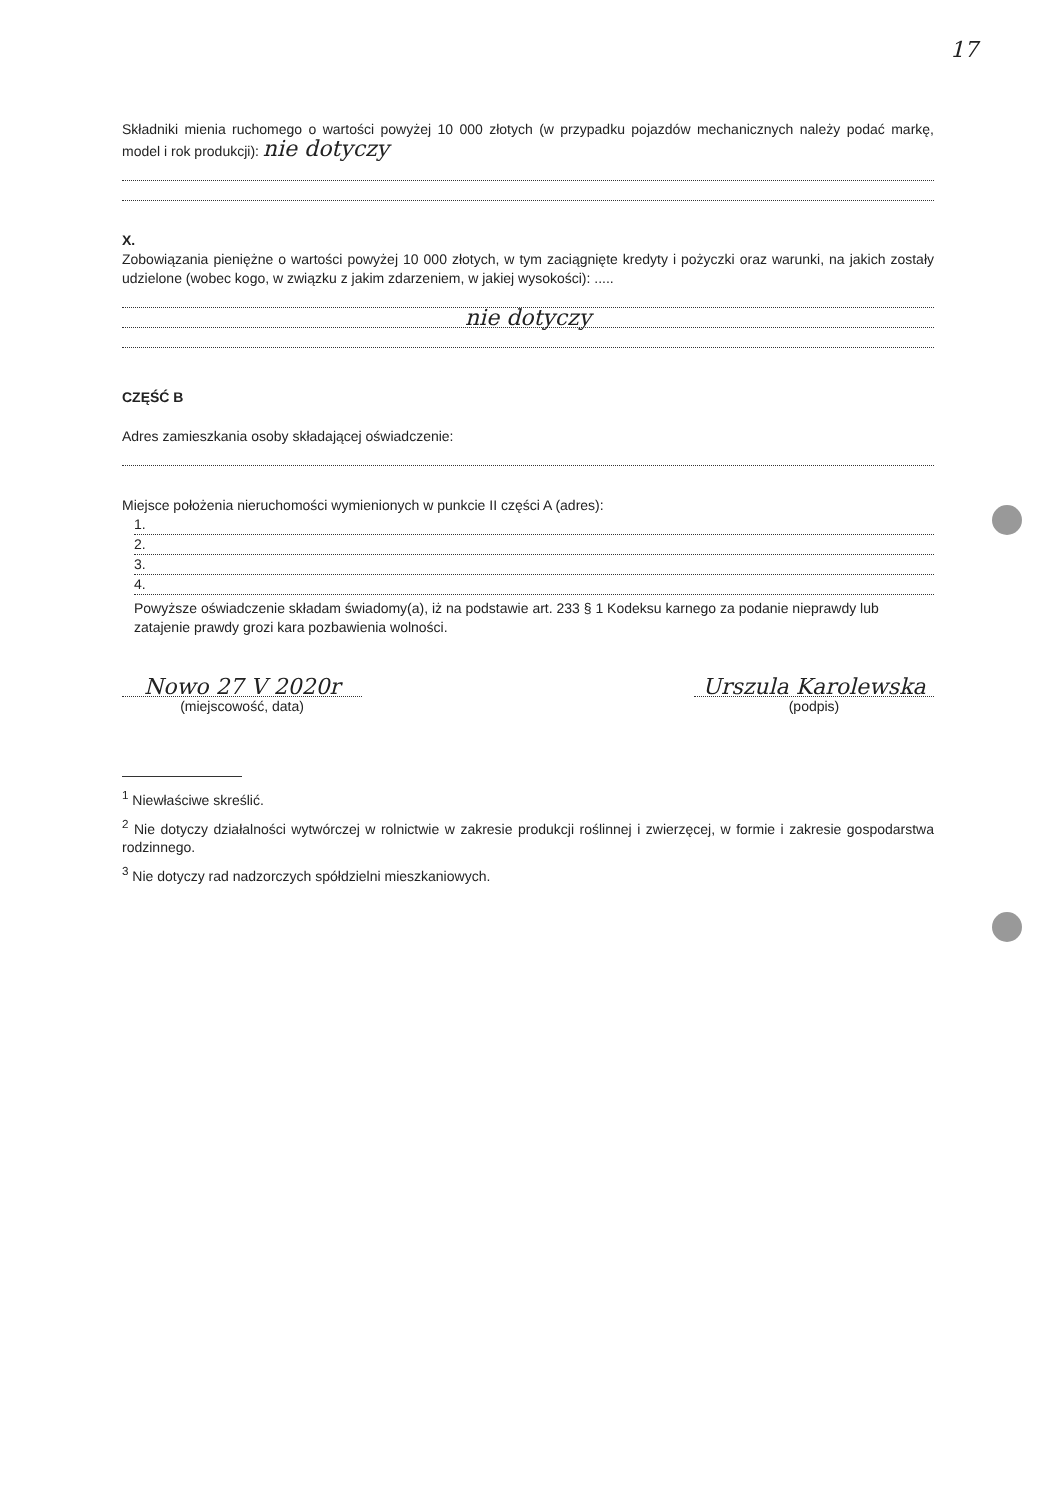17
Składniki mienia ruchomego o wartości powyżej 10 000 złotych (w przypadku pojazdów mechanicznych należy podać markę, model i rok produkcji): nie dotyczy
X.
Zobowiązania pieniężne o wartości powyżej 10 000 złotych, w tym zaciągnięte kredyty i pożyczki oraz warunki, na jakich zostały udzielone (wobec kogo, w związku z jakim zdarzeniem, w jakiej wysokości): .....
nie dotyczy
CZĘŚĆ B
Adres zamieszkania osoby składającej oświadczenie:
Miejsce położenia nieruchomości wymienionych w punkcie II części A (adres):
1.
2.
3.
4.
Powyższe oświadczenie składam świadomy(a), iż na podstawie art. 233 § 1 Kodeksu karnego za podanie nieprawdy lub zatajenie prawdy grozi kara pozbawienia wolności.
Nowo 27 V 2020r
(miejscowość, data)
Urszula Karolewska
(podpis)
<sup>1</sup> Niewłaściwe skreślić.
<sup>2</sup> Nie dotyczy działalności wytwórczej w rolnictwie w zakresie produkcji roślinnej i zwierzęcej, w formie i zakresie gospodarstwa rodzinnego.
<sup>3</sup> Nie dotyczy rad nadzorczych spółdzielni mieszkaniowych.